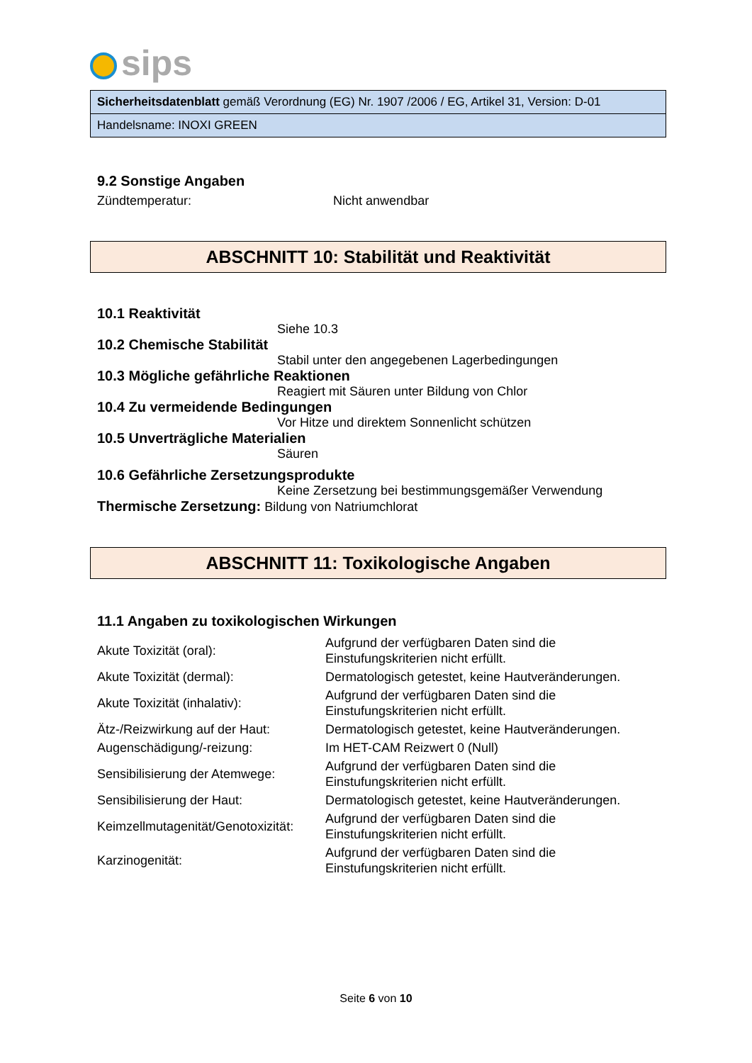sips
Sicherheitsdatenblatt gemäß Verordnung (EG) Nr. 1907 /2006 / EG, Artikel 31, Version: D-01
Handelsname: INOXI GREEN
9.2 Sonstige Angaben
Zündtemperatur: Nicht anwendbar
ABSCHNITT 10: Stabilität und Reaktivität
10.1 Reaktivität
Siehe 10.3
10.2 Chemische Stabilität
Stabil unter den angegebenen Lagerbedingungen
10.3 Mögliche gefährliche Reaktionen
Reagiert mit Säuren unter Bildung von Chlor
10.4 Zu vermeidende Bedingungen
Vor Hitze und direktem Sonnenlicht schützen
10.5 Unverträgliche Materialien
Säuren
10.6 Gefährliche Zersetzungsprodukte
Keine Zersetzung bei bestimmungsgemäßer Verwendung
Thermische Zersetzung: Bildung von Natriumchlorat
ABSCHNITT 11: Toxikologische Angaben
11.1 Angaben zu toxikologischen Wirkungen
| Akute Toxizität (oral): | Aufgrund der verfügbaren Daten sind die Einstufungskriterien nicht erfüllt. |
| Akute Toxizität (dermal): | Dermatologisch getestet, keine Hautveränderungen. |
| Akute Toxizität (inhalativ): | Aufgrund der verfügbaren Daten sind die Einstufungskriterien nicht erfüllt. |
| Ätz-/Reizwirkung auf der Haut: | Dermatologisch getestet, keine Hautveränderungen. |
| Augenschädigung/-reizung: | Im HET-CAM Reizwert 0 (Null) |
| Sensibilisierung der Atemwege: | Aufgrund der verfügbaren Daten sind die Einstufungskriterien nicht erfüllt. |
| Sensibilisierung der Haut: | Dermatologisch getestet, keine Hautveränderungen. |
| Keimzellmutagenität/Genotoxizität: | Aufgrund der verfügbaren Daten sind die Einstufungskriterien nicht erfüllt. |
| Karzinogenität: | Aufgrund der verfügbaren Daten sind die Einstufungskriterien nicht erfüllt. |
Seite 6 von 10